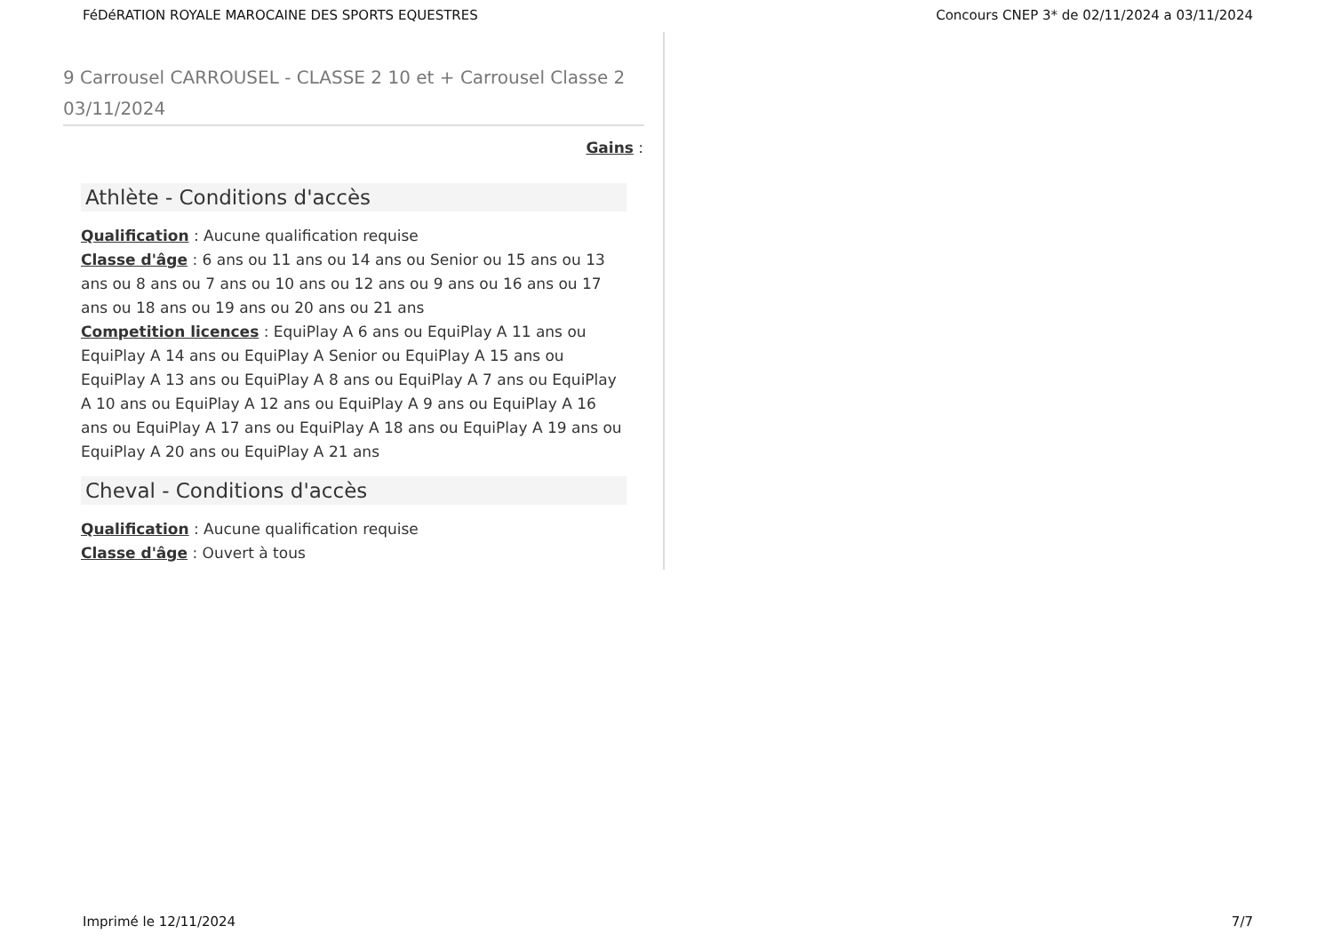FéDéRATION ROYALE MAROCAINE DES SPORTS EQUESTRES Concours CNEP 3* de 02/11/2024 a 03/11/2024
9 Carrousel CARROUSEL - CLASSE 2 10 et + Carrousel Classe 2 03/11/2024
Gains :
Athlète - Conditions d'accès
Qualification : Aucune qualification requise
Classe d'âge : 6 ans ou 11 ans ou 14 ans ou Senior ou 15 ans ou 13 ans ou 8 ans ou 7 ans ou 10 ans ou 12 ans ou 9 ans ou 16 ans ou 17 ans ou 18 ans ou 19 ans ou 20 ans ou 21 ans
Competition licences : EquiPlay A 6 ans ou EquiPlay A 11 ans ou EquiPlay A 14 ans ou EquiPlay A Senior ou EquiPlay A 15 ans ou EquiPlay A 13 ans ou EquiPlay A 8 ans ou EquiPlay A 7 ans ou EquiPlay A 10 ans ou EquiPlay A 12 ans ou EquiPlay A 9 ans ou EquiPlay A 16 ans ou EquiPlay A 17 ans ou EquiPlay A 18 ans ou EquiPlay A 19 ans ou EquiPlay A 20 ans ou EquiPlay A 21 ans
Cheval - Conditions d'accès
Qualification : Aucune qualification requise
Classe d'âge : Ouvert à tous
Imprimé le 12/11/2024 7/7